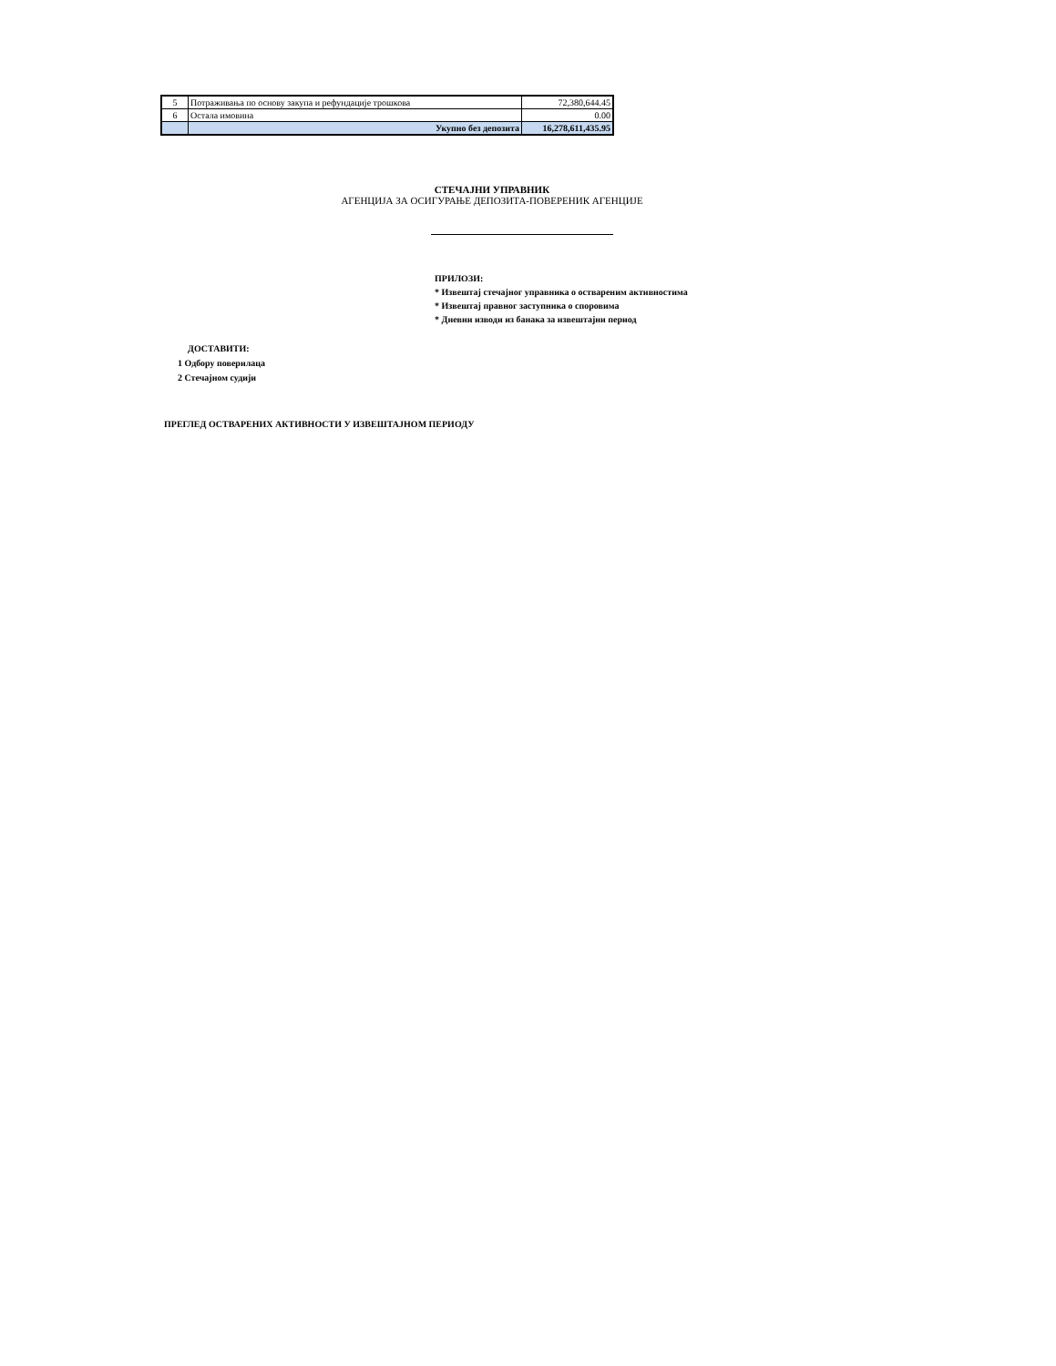| 5 | Потраживања по основу закупа и рефундације трошкова | 72,380,644.45 |
| 6 | Остала имовина | 0.00 |
| | Укупно без депозита | 16,278,611,435.95 |
СТЕЧАЈНИ УПРАВНИК
АГЕНЦИЈА ЗА ОСИГУРАЊЕ ДЕПОЗИТА-ПОВЕРЕНИК АГЕНЦИЈЕ
ПРИЛОЗИ:
* Извештај стечајног управника о оствареним активностима
* Извештај правног заступника о споровима
* Дневни изводи из банака за извештајни период
ДОСТАВИТИ:
1 Одбору поверилаца
2 Стечајном судији
ПРЕГЛЕД ОСТВАРЕНИХ АКТИВНОСТИ У ИЗВЕШТАЈНОМ ПЕРИОДУ